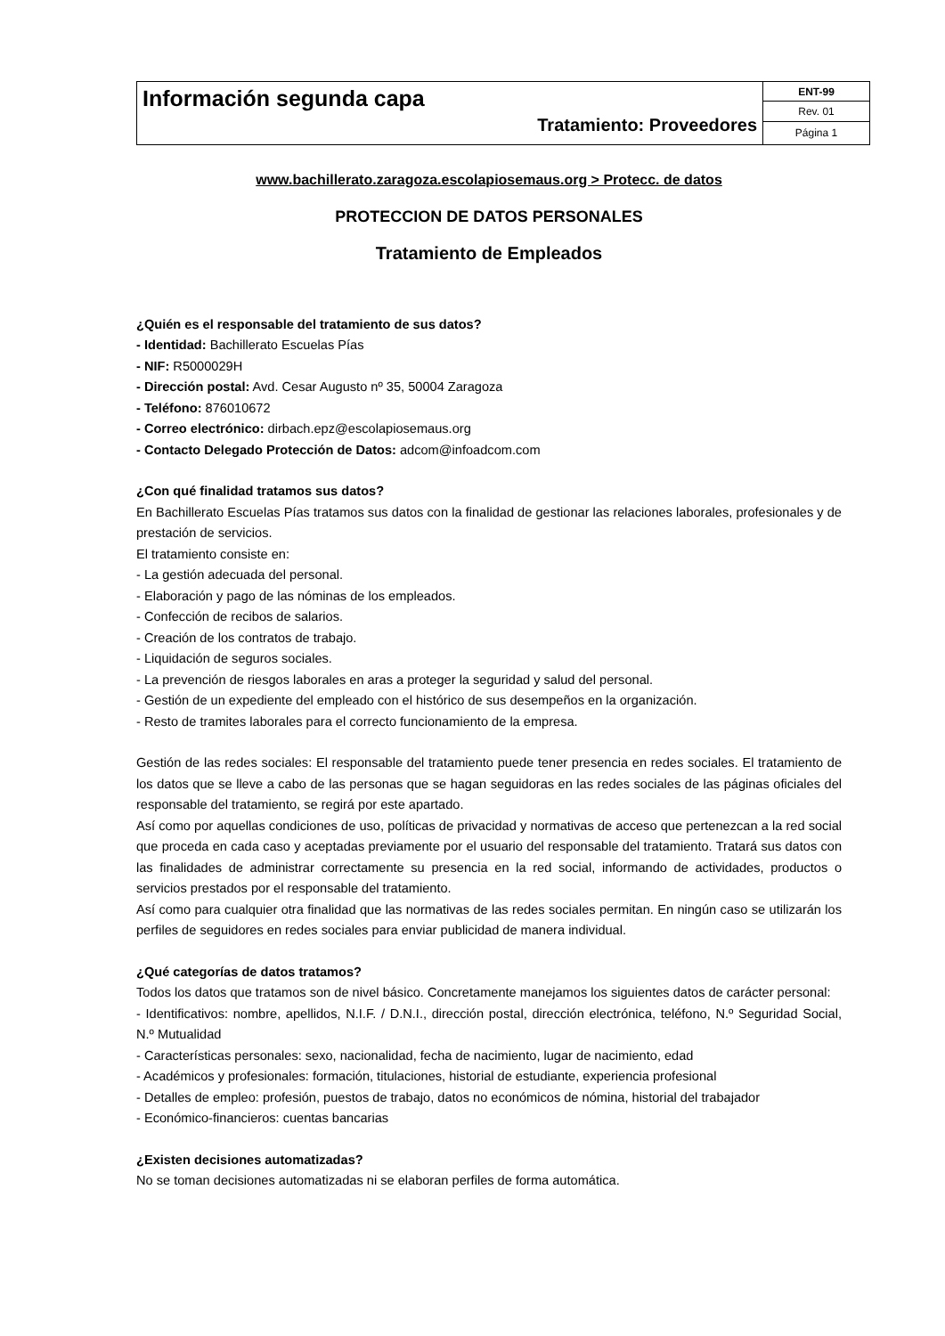| Información segunda capa Tratamiento: Proveedores | ENT-99 |
| | Rev. 01 |
| | Página 1 |
www.bachillerato.zaragoza.escolapiosemaus.org > Protecc. de datos
PROTECCION DE DATOS PERSONALES
Tratamiento de Empleados
¿Quién es el responsable del tratamiento de sus datos?
- Identidad: Bachillerato Escuelas Pías
- NIF: R5000029H
- Dirección postal: Avd. Cesar Augusto nº 35, 50004 Zaragoza
- Teléfono: 876010672
- Correo electrónico: dirbach.epz@escolapiosemaus.org
- Contacto Delegado Protección de Datos: adcom@infoadcom.com
¿Con qué finalidad tratamos sus datos?
En Bachillerato Escuelas Pías tratamos sus datos con la finalidad de gestionar las relaciones laborales, profesionales y de prestación de servicios.
El tratamiento consiste en:
- La gestión adecuada del personal.
- Elaboración y pago de las nóminas de los empleados.
- Confección de recibos de salarios.
- Creación de los contratos de trabajo.
- Liquidación de seguros sociales.
- La prevención de riesgos laborales en aras a proteger la seguridad y salud del personal.
- Gestión de un expediente del empleado con el histórico de sus desempeños en la organización.
- Resto de tramites laborales para el correcto funcionamiento de la empresa.
Gestión de las redes sociales: El responsable del tratamiento puede tener presencia en redes sociales. El tratamiento de los datos que se lleve a cabo de las personas que se hagan seguidoras en las redes sociales de las páginas oficiales del responsable del tratamiento, se regirá por este apartado.
Así como por aquellas condiciones de uso, políticas de privacidad y normativas de acceso que pertenezcan a la red social que proceda en cada caso y aceptadas previamente por el usuario del responsable del tratamiento. Tratará sus datos con las finalidades de administrar correctamente su presencia en la red social, informando de actividades, productos o servicios prestados por el responsable del tratamiento.
Así como para cualquier otra finalidad que las normativas de las redes sociales permitan. En ningún caso se utilizarán los perfiles de seguidores en redes sociales para enviar publicidad de manera individual.
¿Qué categorías de datos tratamos?
Todos los datos que tratamos son de nivel básico. Concretamente manejamos los siguientes datos de carácter personal:
- Identificativos: nombre, apellidos, N.I.F. / D.N.I., dirección postal, dirección electrónica, teléfono, N.º Seguridad Social, N.º Mutualidad
- Características personales: sexo, nacionalidad, fecha de nacimiento, lugar de nacimiento, edad
- Académicos y profesionales: formación, titulaciones, historial de estudiante, experiencia profesional
- Detalles de empleo: profesión, puestos de trabajo, datos no económicos de nómina, historial del trabajador
- Económico-financieros: cuentas bancarias
¿Existen decisiones automatizadas?
No se toman decisiones automatizadas ni se elaboran perfiles de forma automática.